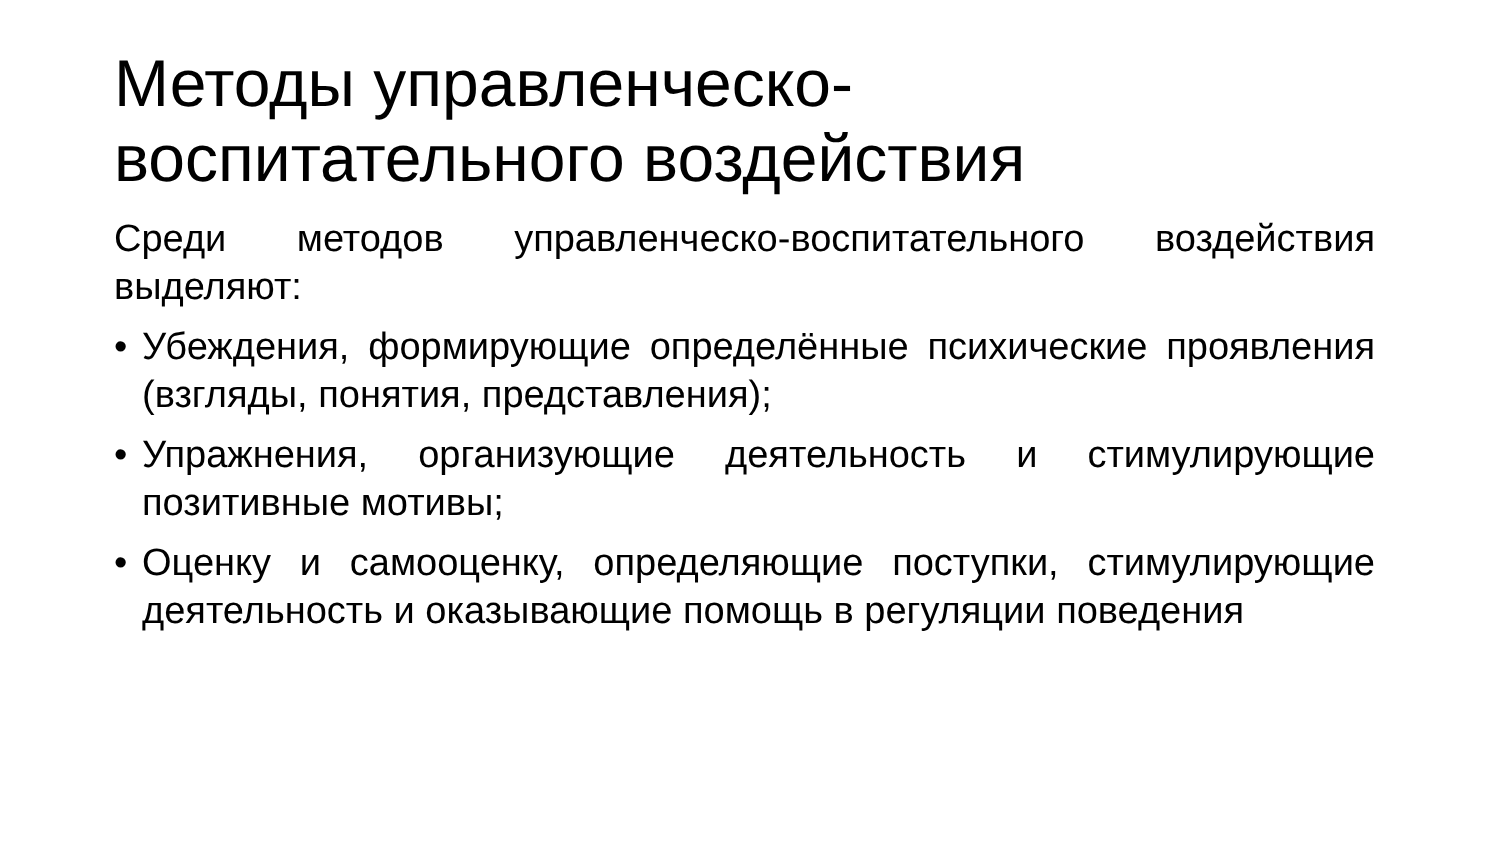Методы управленческо-
воспитательного воздействия
Среди методов управленческо-воспитательного воздействия выделяют:
• Убеждения, формирующие определённые психические проявления (взгляды, понятия, представления);
• Упражнения, организующие деятельность и стимулирующие позитивные мотивы;
• Оценку и самооценку, определяющие поступки, стимулирующие деятельность и оказывающие помощь в регуляции поведения